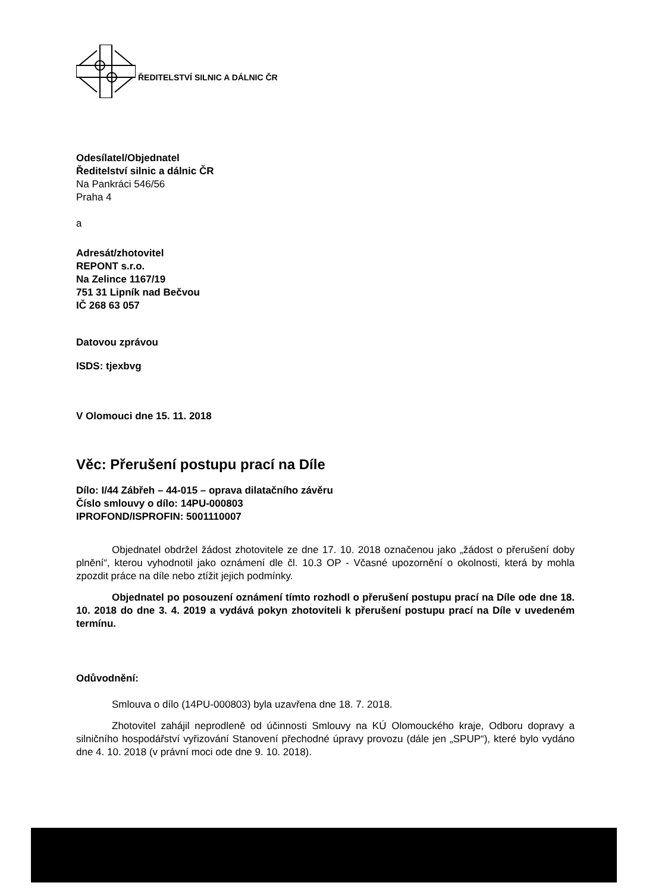ŘEDITELSTVÍ SILNIC A DÁLNIC ČR
Odesílatel/Objednatel
Ředitelství silnic a dálnic ČR
Na Pankráci 546/56
Praha 4
a
Adresát/zhotovitel
REPONT s.r.o.
Na Zelince 1167/19
751 31 Lipník nad Bečvou
IČ 268 63 057
Datovou zprávou
ISDS: tjexbvg
V Olomouci dne 15. 11. 2018
Věc: Přerušení postupu prací na Díle
Dílo: I/44 Zábřeh – 44-015 – oprava dilatačního závěru
Číslo smlouvy o dílo: 14PU-000803
IPROFOND/ISPROFIN: 5001110007
Objednatel obdržel žádost zhotovitele ze dne 17. 10. 2018 označenou jako „žádost o přerušení doby plnění“, kterou vyhodnotil jako oznámení dle čl. 10.3 OP - Včasné upozornění o okolnosti, která by mohla zpozdit práce na díle nebo ztížit jejich podmínky.
Objednatel po posouzení oznámení tímto rozhodl o přerušení postupu prací na Díle ode dne 18. 10. 2018 do dne 3. 4. 2019 a vydává pokyn zhotoviteli k přerušení postupu prací na Díle v uvedeném termínu.
Odůvodnění:
Smlouva o dílo (14PU-000803) byla uzavřena dne 18. 7. 2018.
Zhotovitel zahájil neprodleně od účinnosti Smlouvy na KÚ Olomouckého kraje, Odboru dopravy a silničního hospodářství vyřizování Stanovení přechodné úpravy provozu (dále jen „SPUP“), které bylo vydáno dne 4. 10. 2018 (v právní moci ode dne 9. 10. 2018).